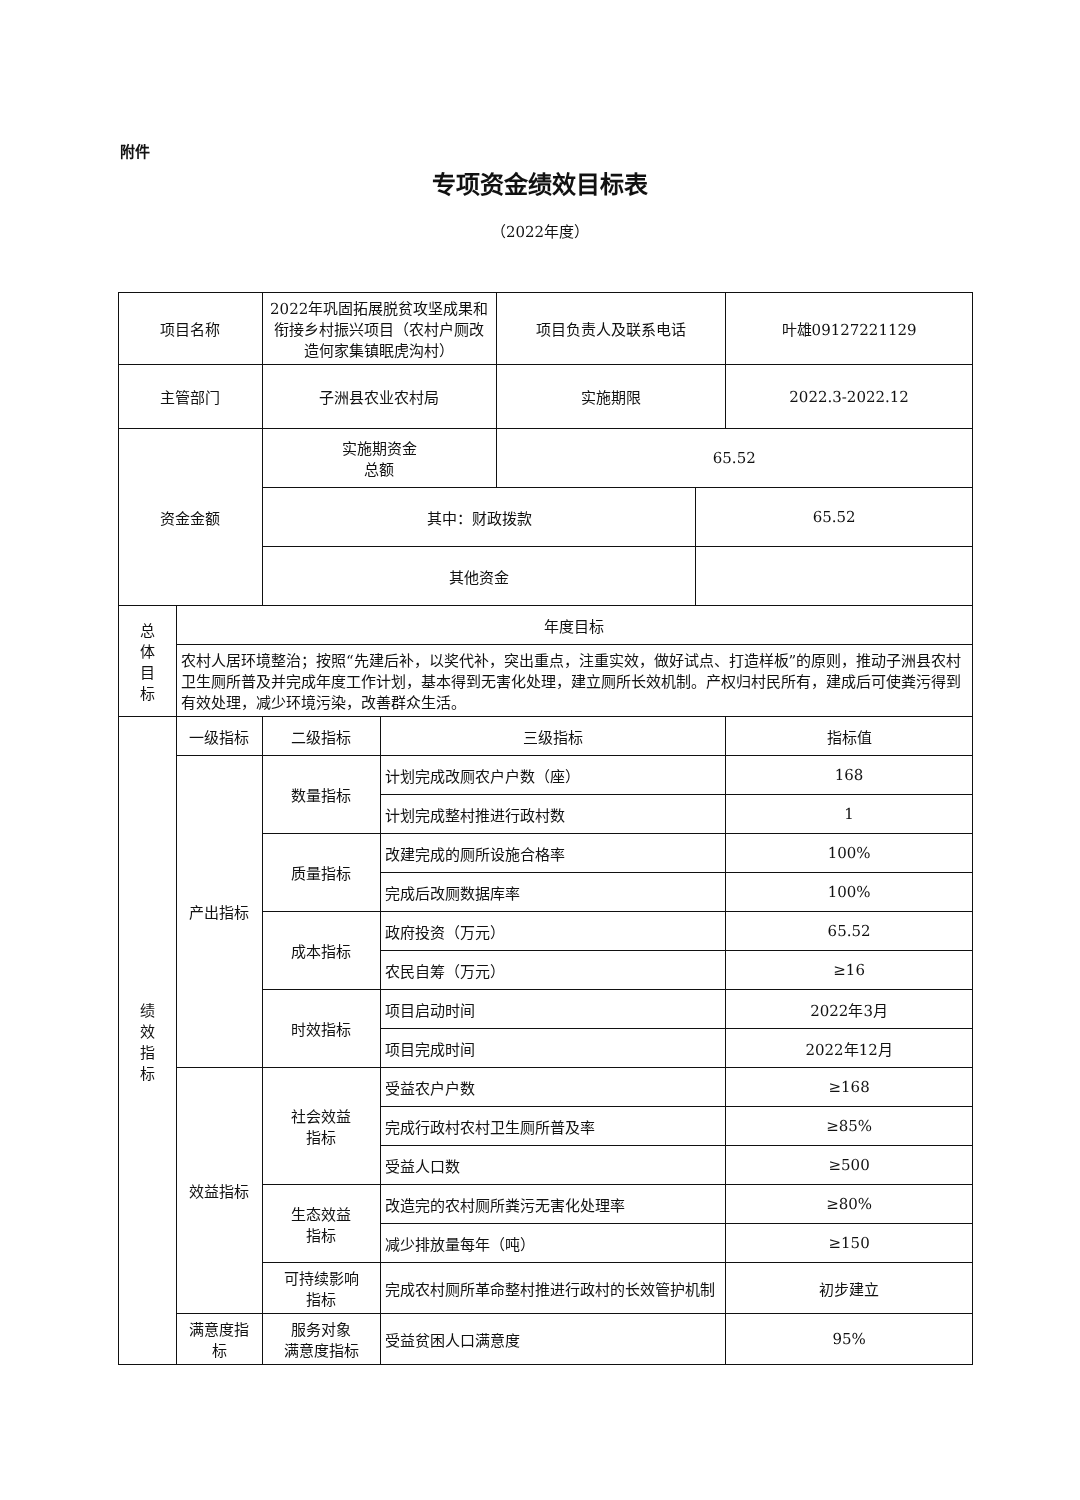附件
专项资金绩效目标表
（2022年度）
| 项目名称 | | 2022年巩固拓展脱贫攻坚成果和衔接乡村振兴项目（农村户厕改造何家集镇眠虎沟村） | | 项目负责人及联系电话 | | 叶雄09127221129 |
| 主管部门 | | 子洲县农业农村局 | | 实施期限 | | 2022.3-2022.12 |
| 资金金额 | | 实施期资金 总额 | | 65.52 | | |
| | | 其中：财政拨款 | | | 65.52 | |
| | | 其他资金 | | | | |
| 总 体 目 标 | 年度目标 | | | | | |
| | 农村人居环境整治；按照“先建后补，以奖代补，突出重点，注重实效，做好试点、打造样板”的原则，推动子洲县农村卫生厕所普及并完成年度工作计划，基本得到无害化处理，建立厕所长效机制。产权归村民所有，建成后可使粪污得到有效处理，减少环境污染，改善群众生活。 | | | | | |
| 绩 效 指 标 | 一级指标 | 二级指标 | 三级指标 | | | 指标值 |
| | 产出指标 | 数量指标 | 计划完成改厕农户户数（座） | | | 168 |
| | | | 计划完成整村推进行政村数 | | | 1 |
| | | 质量指标 | 改建完成的厕所设施合格率 | | | 100% |
| | | | 完成后改厕数据库率 | | | 100% |
| | | 成本指标 | 政府投资（万元） | | | 65.52 |
| | | | 农民自筹（万元） | | | ≥16 |
| | | 时效指标 | 项目启动时间 | | | 2022年3月 |
| | | | 项目完成时间 | | | 2022年12月 |
| | 效益指标 | 社会效益 指标 | 受益农户户数 | | | ≥168 |
| | | | 完成行政村农村卫生厕所普及率 | | | ≥85% |
| | | | 受益人口数 | | | ≥500 |
| | | 生态效益 指标 | 改造完的农村厕所粪污无害化处理率 | | | ≥80% |
| | | | 减少排放量每年（吨） | | | ≥150 |
| | | 可持续影响 指标 | 完成农村厕所革命整村推进行政村的长效管护机制 | | | 初步建立 |
| | 满意度指 标 | 服务对象 满意度指标 | 受益贫困人口满意度 | | | 95% |